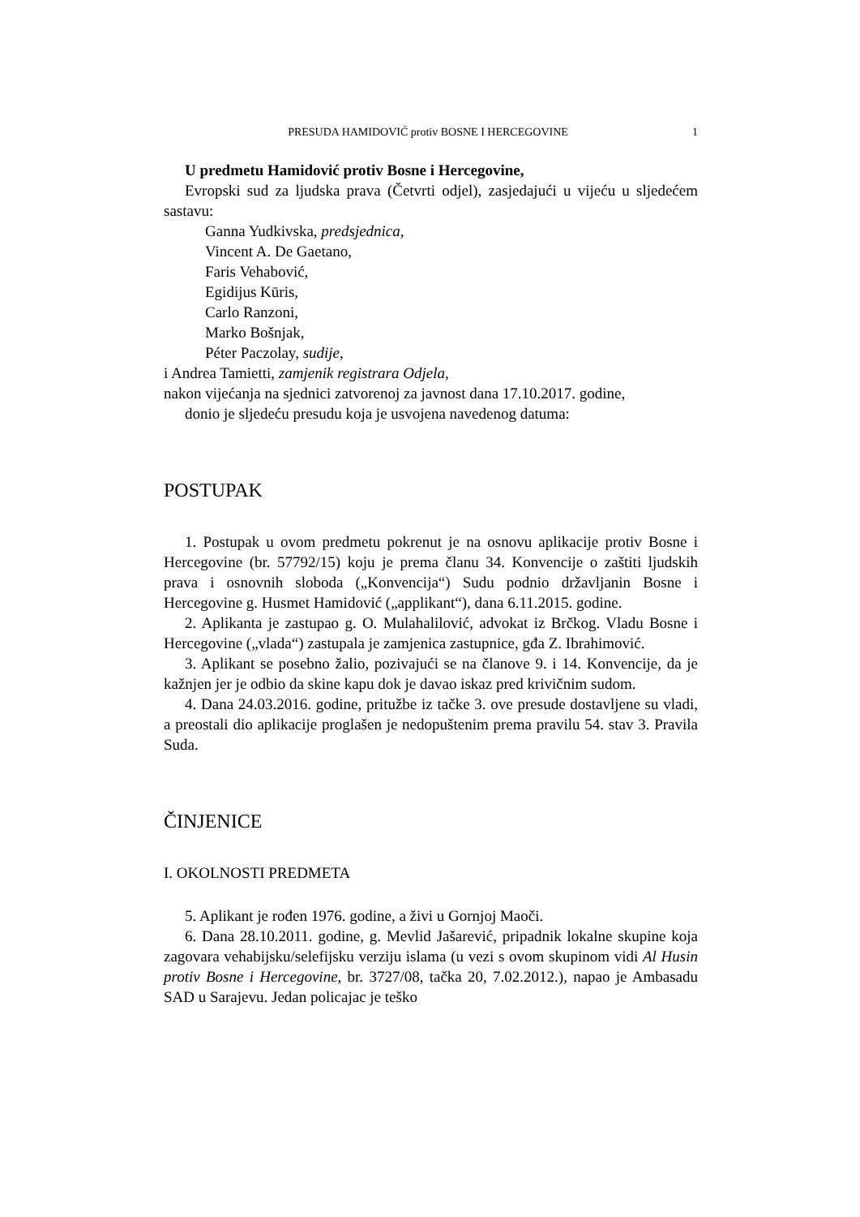PRESUDA HAMIDOVIĆ protiv BOSNE I HERCEGOVINE 1
U predmetu Hamidović protiv Bosne i Hercegovine,
Evropski sud za ljudska prava (Četvrti odjel), zasjedajući u vijeću u sljedećem sastavu:
Ganna Yudkivska, predsjednica,
Vincent A. De Gaetano,
Faris Vehabović,
Egidijus Kūris,
Carlo Ranzoni,
Marko Bošnjak,
Péter Paczolay, sudije,
i Andrea Tamietti, zamjenik registrara Odjela,
nakon vijećanja na sjednici zatvorenoj za javnost dana 17.10.2017. godine,
donio je sljedeću presudu koja je usvojena navedenog datuma:
POSTUPAK
1. Postupak u ovom predmetu pokrenut je na osnovu aplikacije protiv Bosne i Hercegovine (br. 57792/15) koju je prema članu 34. Konvencije o zaštiti ljudskih prava i osnovnih sloboda („Konvencija“) Sudu podnio državljanin Bosne i Hercegovine g. Husmet Hamidović („applikant“), dana 6.11.2015. godine.
2. Aplikanta je zastupao g. O. Mulahalilović, advokat iz Brčkog. Vladu Bosne i Hercegovine („vlada“) zastupala je zamjenica zastupnice, gđa Z. Ibrahimović.
3. Aplikant se posebno žalio, pozivajući se na članove 9. i 14. Konvencije, da je kažnjen jer je odbio da skine kapu dok je davao iskaz pred krivičnim sudom.
4. Dana 24.03.2016. godine, pritužbe iz tačke 3. ove presude dostavljene su vladi, a preostali dio aplikacije proglašen je nedopuštenim prema pravilu 54. stav 3. Pravila Suda.
ČINJENICE
I. OKOLNOSTI PREDMETA
5. Aplikant je rođen 1976. godine, a živi u Gornjoj Maoči.
6. Dana 28.10.2011. godine, g. Mevlid Jašarević, pripadnik lokalne skupine koja zagovara vehabijsku/selefijsku verziju islama (u vezi s ovom skupinom vidi Al Husin protiv Bosne i Hercegovine, br. 3727/08, tačka 20, 7.02.2012.), napao je Ambasadu SAD u Sarajevu. Jedan policajac je teško